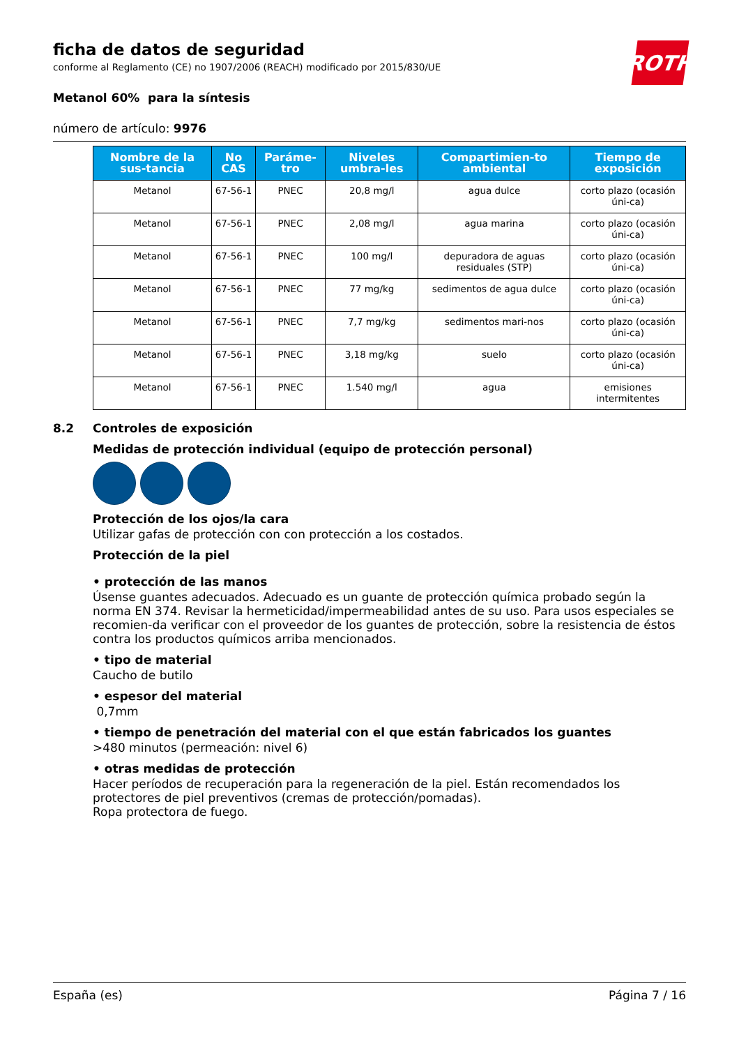ficha de datos de seguridad
conforme al Reglamento (CE) no 1907/2006 (REACH) modificado por 2015/830/UE
ROTH
Metanol 60% para la síntesis
número de artículo: 9976
| Nombre de la sus-tancia | No CAS | Paráme-tro | Niveles umbra-les | Compartimien-to ambiental | Tiempo de exposición |
| --- | --- | --- | --- | --- | --- |
| Metanol | 67-56-1 | PNEC | 20,8 mg/l | agua dulce | corto plazo (ocasión úni-ca) |
| Metanol | 67-56-1 | PNEC | 2,08 mg/l | agua marina | corto plazo (ocasión úni-ca) |
| Metanol | 67-56-1 | PNEC | 100 mg/l | depuradora de aguas residuales (STP) | corto plazo (ocasión úni-ca) |
| Metanol | 67-56-1 | PNEC | 77 mg/kg | sedimentos de agua dulce | corto plazo (ocasión úni-ca) |
| Metanol | 67-56-1 | PNEC | 7,7 mg/kg | sedimentos mari-nos | corto plazo (ocasión úni-ca) |
| Metanol | 67-56-1 | PNEC | 3,18 mg/kg | suelo | corto plazo (ocasión úni-ca) |
| Metanol | 67-56-1 | PNEC | 1.540 mg/l | agua | emisiones intermitentes |
8.2 Controles de exposición
Medidas de protección individual (equipo de protección personal)
Protección de los ojos/la cara
Utilizar gafas de protección con con protección a los costados.
Protección de la piel
• protección de las manos
Úsense guantes adecuados. Adecuado es un guante de protección química probado según la norma EN 374. Revisar la hermeticidad/impermeabilidad antes de su uso. Para usos especiales se recomien-da verificar con el proveedor de los guantes de protección, sobre la resistencia de éstos contra los productos químicos arriba mencionados.
• tipo de material
Caucho de butilo
• espesor del material
0,7mm
• tiempo de penetración del material con el que están fabricados los guantes
>480 minutos (permeación: nivel 6)
• otras medidas de protección
Hacer períodos de recuperación para la regeneración de la piel. Están recomendados los protectores de piel preventivos (cremas de protección/pomadas).
Ropa protectora de fuego.
España (es) Página 7 / 16